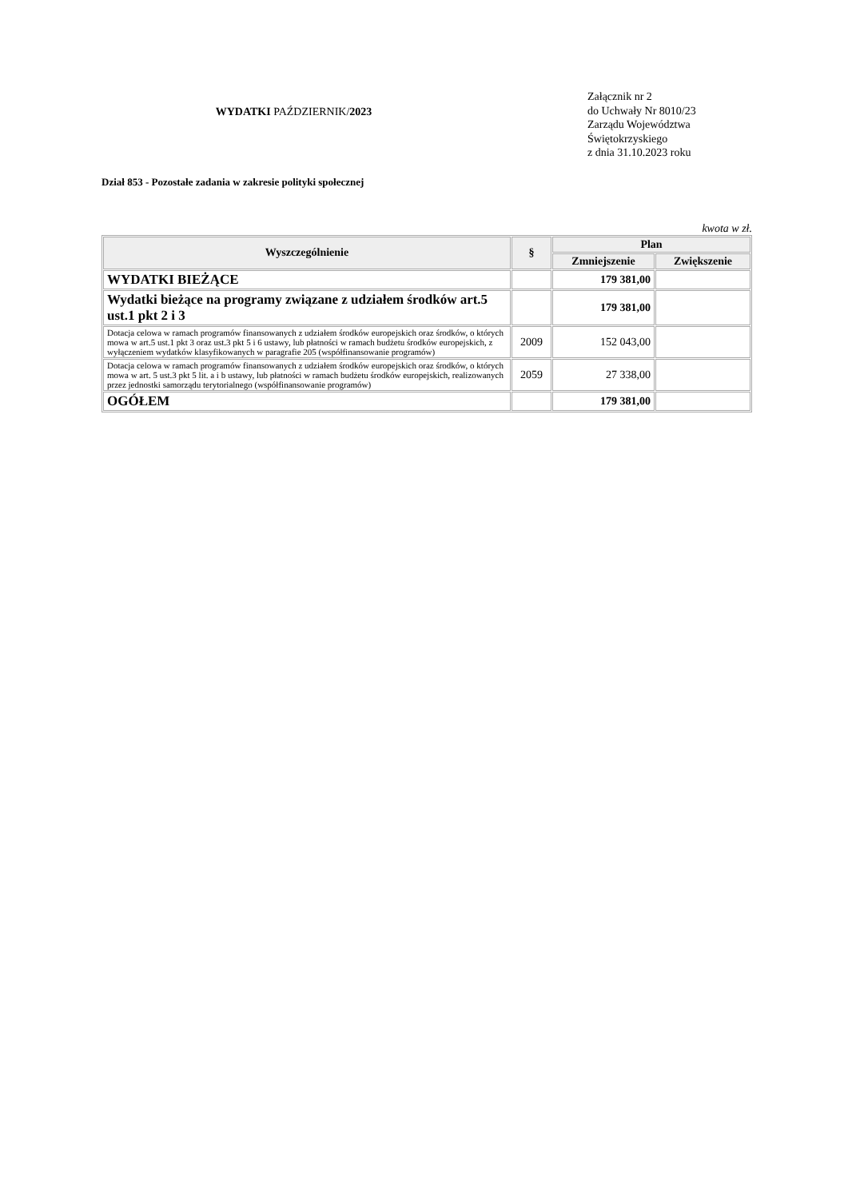WYDATKI PAŹDZIERNIK/2023
Załącznik nr 2
do Uchwały Nr 8010/23
Zarządu Województwa
Świętokrzyskiego
z dnia 31.10.2023 roku
Dział 853 - Pozostałe zadania w zakresie polityki społecznej
kwota w zł.
| Wyszczególnienie | § | Plan | |
| --- | --- | --- | --- |
| | | Zmniejszenie | Zwiększenie |
| WYDATKI BIEŻĄCE | | 179 381,00 | |
| Wydatki bieżące na programy związane z udziałem środków art.5 ust.1 pkt 2 i 3 | | 179 381,00 | |
| Dotacja celowa w ramach programów finansowanych z udziałem środków europejskich oraz środków, o których mowa w art.5 ust.1 pkt 3 oraz ust.3 pkt 5 i 6 ustawy, lub płatności w ramach budżetu środków europejskich, z wyłączeniem wydatków klasyfikowanych w paragrafie 205 (współfinansowanie programów) | 2009 | 152 043,00 | |
| Dotacja celowa w ramach programów finansowanych z udziałem środków europejskich oraz środków, o których mowa w art. 5 ust.3 pkt 5 lit. a i b ustawy, lub płatności w ramach budżetu środków europejskich, realizowanych przez jednostki samorządu terytorialnego (współfinansowanie programów) | 2059 | 27 338,00 | |
| OGÓŁEM | | 179 381,00 | |